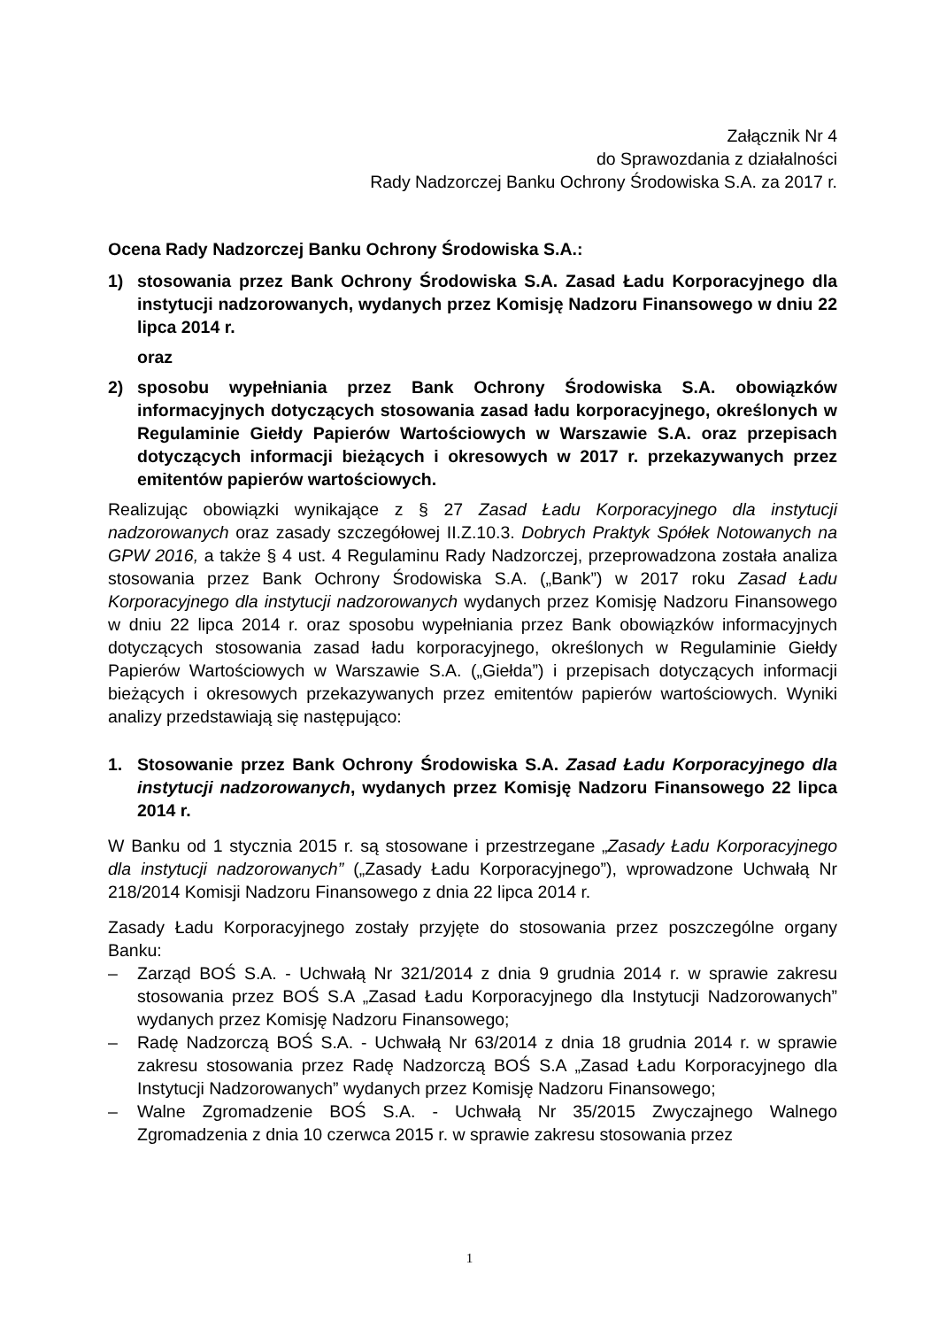Załącznik Nr 4
do Sprawozdania z działalności
Rady Nadzorczej Banku Ochrony Środowiska S.A. za 2017 r.
Ocena Rady Nadzorczej Banku Ochrony Środowiska S.A.:
1) stosowania przez Bank Ochrony Środowiska S.A. Zasad Ładu Korporacyjnego dla instytucji nadzorowanych, wydanych przez Komisję Nadzoru Finansowego w dniu 22 lipca 2014 r.
oraz
2) sposobu wypełniania przez Bank Ochrony Środowiska S.A. obowiązków informacyjnych dotyczących stosowania zasad ładu korporacyjnego, określonych w Regulaminie Giełdy Papierów Wartościowych w Warszawie S.A. oraz przepisach dotyczących informacji bieżących i okresowych w 2017 r. przekazywanych przez emitentów papierów wartościowych.
Realizując obowiązki wynikające z § 27 Zasad Ładu Korporacyjnego dla instytucji nadzorowanych oraz zasady szczegółowej II.Z.10.3. Dobrych Praktyk Spółek Notowanych na GPW 2016, a także § 4 ust. 4 Regulaminu Rady Nadzorczej, przeprowadzona została analiza stosowania przez Bank Ochrony Środowiska S.A. („Bank”) w 2017 roku Zasad Ładu Korporacyjnego dla instytucji nadzorowanych wydanych przez Komisję Nadzoru Finansowego w dniu 22 lipca 2014 r. oraz sposobu wypełniania przez Bank obowiązków informacyjnych dotyczących stosowania zasad ładu korporacyjnego, określonych w Regulaminie Giełdy Papierów Wartościowych w Warszawie S.A. („Giełda”) i przepisach dotyczących informacji bieżących i okresowych przekazywanych przez emitentów papierów wartościowych. Wyniki analizy przedstawiają się następująco:
1. Stosowanie przez Bank Ochrony Środowiska S.A. Zasad Ładu Korporacyjnego dla instytucji nadzorowanych, wydanych przez Komisję Nadzoru Finansowego 22 lipca 2014 r.
W Banku od 1 stycznia 2015 r. są stosowane i przestrzegane „Zasady Ładu Korporacyjnego dla instytucji nadzorowanych” („Zasady Ładu Korporacyjnego”), wprowadzone Uchwałą Nr 218/2014 Komisji Nadzoru Finansowego z dnia 22 lipca 2014 r.
Zasady Ładu Korporacyjnego zostały przyjęte do stosowania przez poszczególne organy Banku:
– Zarząd BOŚ S.A. - Uchwałą Nr 321/2014 z dnia 9 grudnia 2014 r. w sprawie zakresu stosowania przez BOŚ S.A „Zasad Ładu Korporacyjnego dla Instytucji Nadzorowanych” wydanych przez Komisję Nadzoru Finansowego;
– Radę Nadzorczą BOŚ S.A. - Uchwałą Nr 63/2014 z dnia 18 grudnia 2014 r. w sprawie zakresu stosowania przez Radę Nadzorczą BOŚ S.A „Zasad Ładu Korporacyjnego dla Instytucji Nadzorowanych” wydanych przez Komisję Nadzoru Finansowego;
– Walne Zgromadzenie BOŚ S.A. - Uchwałą Nr 35/2015 Zwyczajnego Walnego Zgromadzenia z dnia 10 czerwca 2015 r. w sprawie zakresu stosowania przez
1